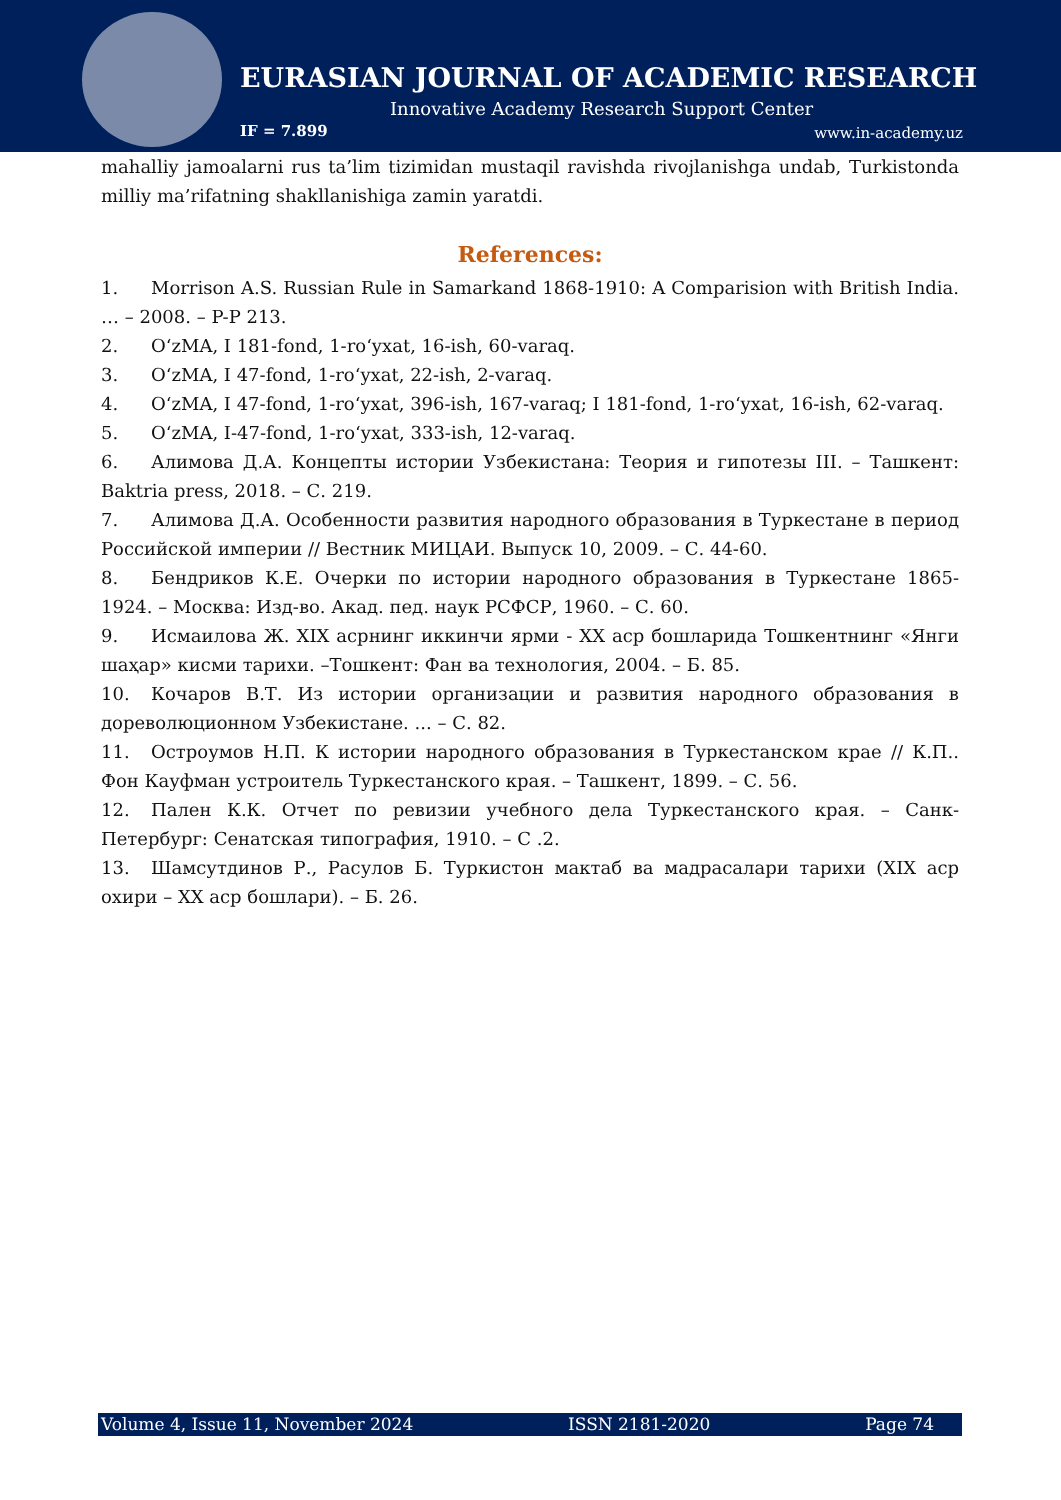EURASIAN JOURNAL OF ACADEMIC RESEARCH
Innovative Academy Research Support Center
IF = 7.899 www.in-academy.uz
mahalliy jamoalarni rus ta’lim tizimidan mustaqil ravishda rivojlanishga undab, Turkistonda milliy ma’rifatning shakllanishiga zamin yaratdi.
References:
1. Morrison A.S. Russian Rule in Samarkand 1868-1910: A Comparision with British India. … – 2008. – P-P 213.
2. O‘zMA, I 181-fond, 1-ro‘yxat, 16-ish, 60-varaq.
3. O‘zMA, I 47-fond, 1-ro‘yxat, 22-ish, 2-varaq.
4. O‘zMA, I 47-fond, 1-ro‘yxat, 396-ish, 167-varaq; I 181-fond, 1-ro‘yxat, 16-ish, 62-varaq.
5. O‘zMA, I-47-fond, 1-ro‘yxat, 333-ish, 12-varaq.
6. Алимова Д.А. Концепты истории Узбекистана: Теория и гипотезы III. – Ташкент: Baktria press, 2018. – С. 219.
7. Алимова Д.А. Особенности развития народного образования в Туркестане в период Российской империи // Вестник МИЦАИ. Выпуск 10, 2009. – С. 44-60.
8. Бендриков К.Е. Очерки по истории народного образования в Туркестане 1865-1924. – Москва: Изд-во. Акад. пед. наук РСФСР, 1960. – С. 60.
9. Исмаилова Ж. XIX асрнинг иккинчи ярми - XX аср бошларида Тошкентнинг «Янги шаҳар» кисми тарихи. –Тошкент: Фан ва технология, 2004. – Б. 85.
10. Кочаров В.Т. Из истории организации и развития народного образования в дореволюционном Узбекистане. ... – С. 82.
11. Остроумов Н.П. К истории народного образования в Туркестанском крае // К.П.. Фон Кауфман устроитель Туркестанского края. – Ташкент, 1899. – С. 56.
12. Пален К.К. Отчет по ревизии учебного дела Туркестанского края. – Санк-Петербург: Сенатская типография, 1910. – С .2.
13. Шамсутдинов Р., Расулов Б. Туркистон мактаб ва мадрасалари тарихи (XIX аср охири – XX аср бошлари). – Б. 26.
Volume 4, Issue 11, November 2024 ISSN 2181-2020 Page 74